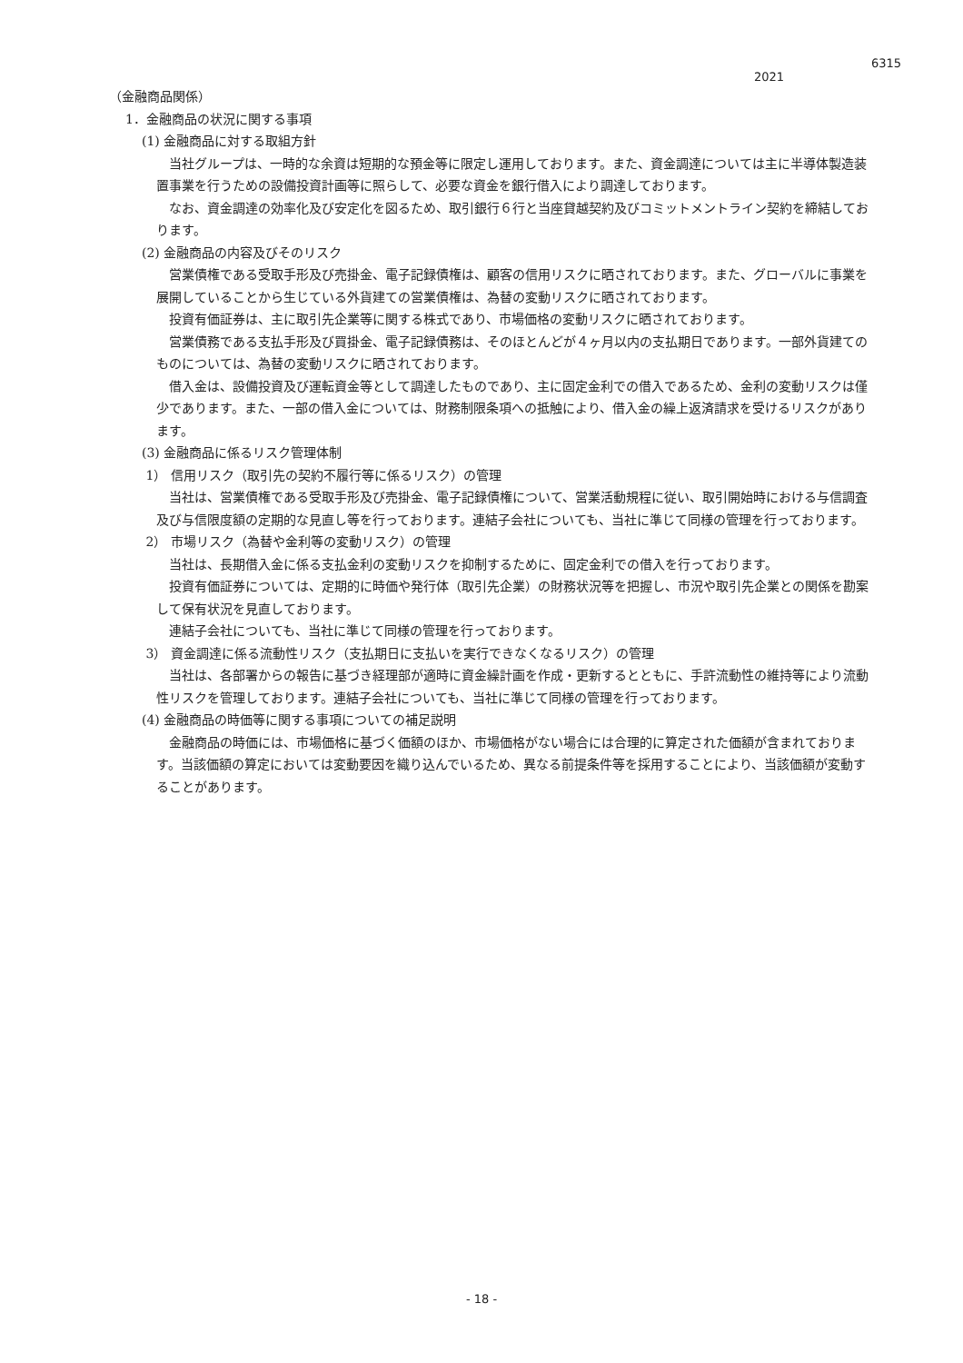6315
2021
（金融商品関係）
1．金融商品の状況に関する事項
(1) 金融商品に対する取組方針
当社グループは、一時的な余資は短期的な預金等に限定し運用しております。また、資金調達については主に半導体製造装置事業を行うための設備投資計画等に照らして、必要な資金を銀行借入により調達しております。
なお、資金調達の効率化及び安定化を図るため、取引銀行６行と当座貸越契約及びコミットメントライン契約を締結しております。
(2) 金融商品の内容及びそのリスク
営業債権である受取手形及び売掛金、電子記録債権は、顧客の信用リスクに晒されております。また、グローバルに事業を展開していることから生じている外貨建ての営業債権は、為替の変動リスクに晒されております。
投資有価証券は、主に取引先企業等に関する株式であり、市場価格の変動リスクに晒されております。
営業債務である支払手形及び買掛金、電子記録債務は、そのほとんどが４ヶ月以内の支払期日であります。一部外貨建てのものについては、為替の変動リスクに晒されております。
借入金は、設備投資及び運転資金等として調達したものであり、主に固定金利での借入であるため、金利の変動リスクは僅少であります。また、一部の借入金については、財務制限条項への抵触により、借入金の繰上返済請求を受けるリスクがあります。
(3) 金融商品に係るリスク管理体制
1） 信用リスク（取引先の契約不履行等に係るリスク）の管理
当社は、営業債権である受取手形及び売掛金、電子記録債権について、営業活動規程に従い、取引開始時における与信調査及び与信限度額の定期的な見直し等を行っております。連結子会社についても、当社に準じて同様の管理を行っております。
2） 市場リスク（為替や金利等の変動リスク）の管理
当社は、長期借入金に係る支払金利の変動リスクを抑制するために、固定金利での借入を行っております。
投資有価証券については、定期的に時価や発行体（取引先企業）の財務状況等を把握し、市況や取引先企業との関係を勘案して保有状況を見直しております。
連結子会社についても、当社に準じて同様の管理を行っております。
3） 資金調達に係る流動性リスク（支払期日に支払いを実行できなくなるリスク）の管理
当社は、各部署からの報告に基づき経理部が適時に資金繰計画を作成・更新するとともに、手許流動性の維持等により流動性リスクを管理しております。連結子会社についても、当社に準じて同様の管理を行っております。
(4) 金融商品の時価等に関する事項についての補足説明
金融商品の時価には、市場価格に基づく価額のほか、市場価格がない場合には合理的に算定された価額が含まれております。当該価額の算定においては変動要因を織り込んでいるため、異なる前提条件等を採用することにより、当該価額が変動することがあります。
- 18 -